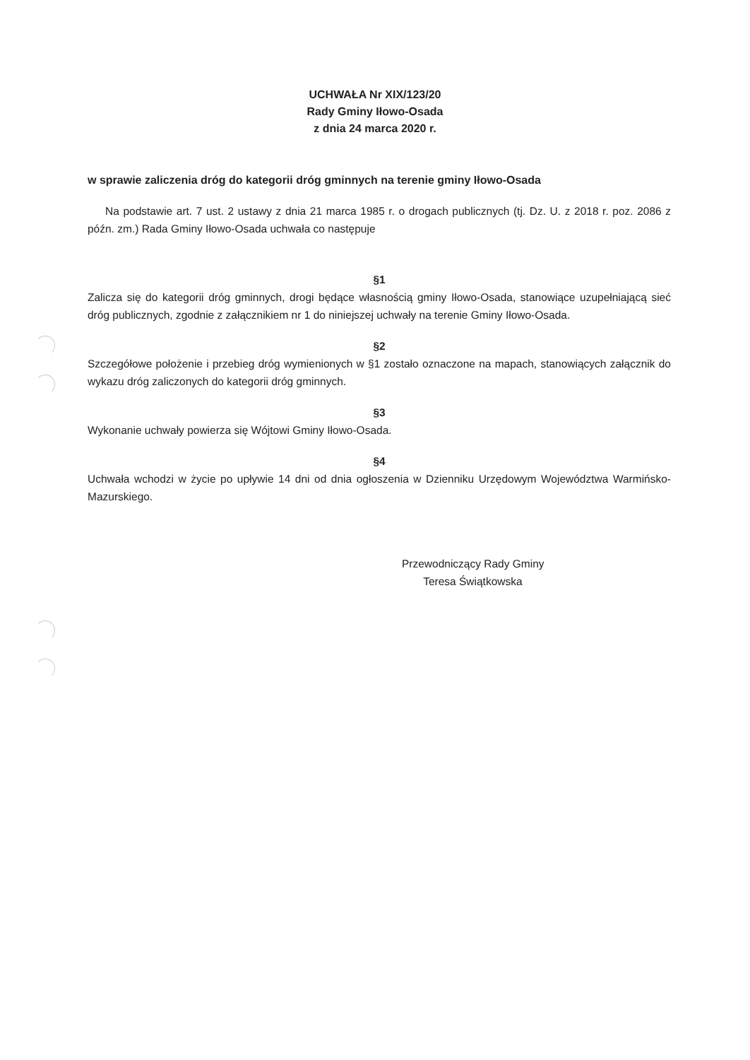UCHWAŁA Nr XIX/123/20
Rady Gminy Iłowo-Osada
z dnia 24 marca 2020 r.
w sprawie zaliczenia dróg do kategorii dróg gminnych na terenie gminy Iłowo-Osada
Na podstawie art. 7 ust. 2 ustawy z dnia 21 marca 1985 r. o drogach publicznych (tj. Dz. U. z 2018 r. poz. 2086 z późn. zm.) Rada Gminy Iłowo-Osada uchwała co następuje
§1
Zalicza się do kategorii dróg gminnych, drogi będące własnością gminy Iłowo-Osada, stanowiące uzupełniającą sieć dróg publicznych, zgodnie z załącznikiem nr 1 do niniejszej uchwały na terenie Gminy Iłowo-Osada.
§2
Szczegółowe położenie i przebieg dróg wymienionych w §1 zostało oznaczone na mapach, stanowiących załącznik do wykazu dróg zaliczonych do kategorii dróg gminnych.
§3
Wykonanie uchwały powierza się Wójtowi Gminy Iłowo-Osada.
§4
Uchwała wchodzi w życie po upływie 14 dni od dnia ogłoszenia w Dzienniku Urzędowym Województwa Warmińsko-Mazurskiego.
Przewodniczący Rady Gminy
Teresa Świątkowska